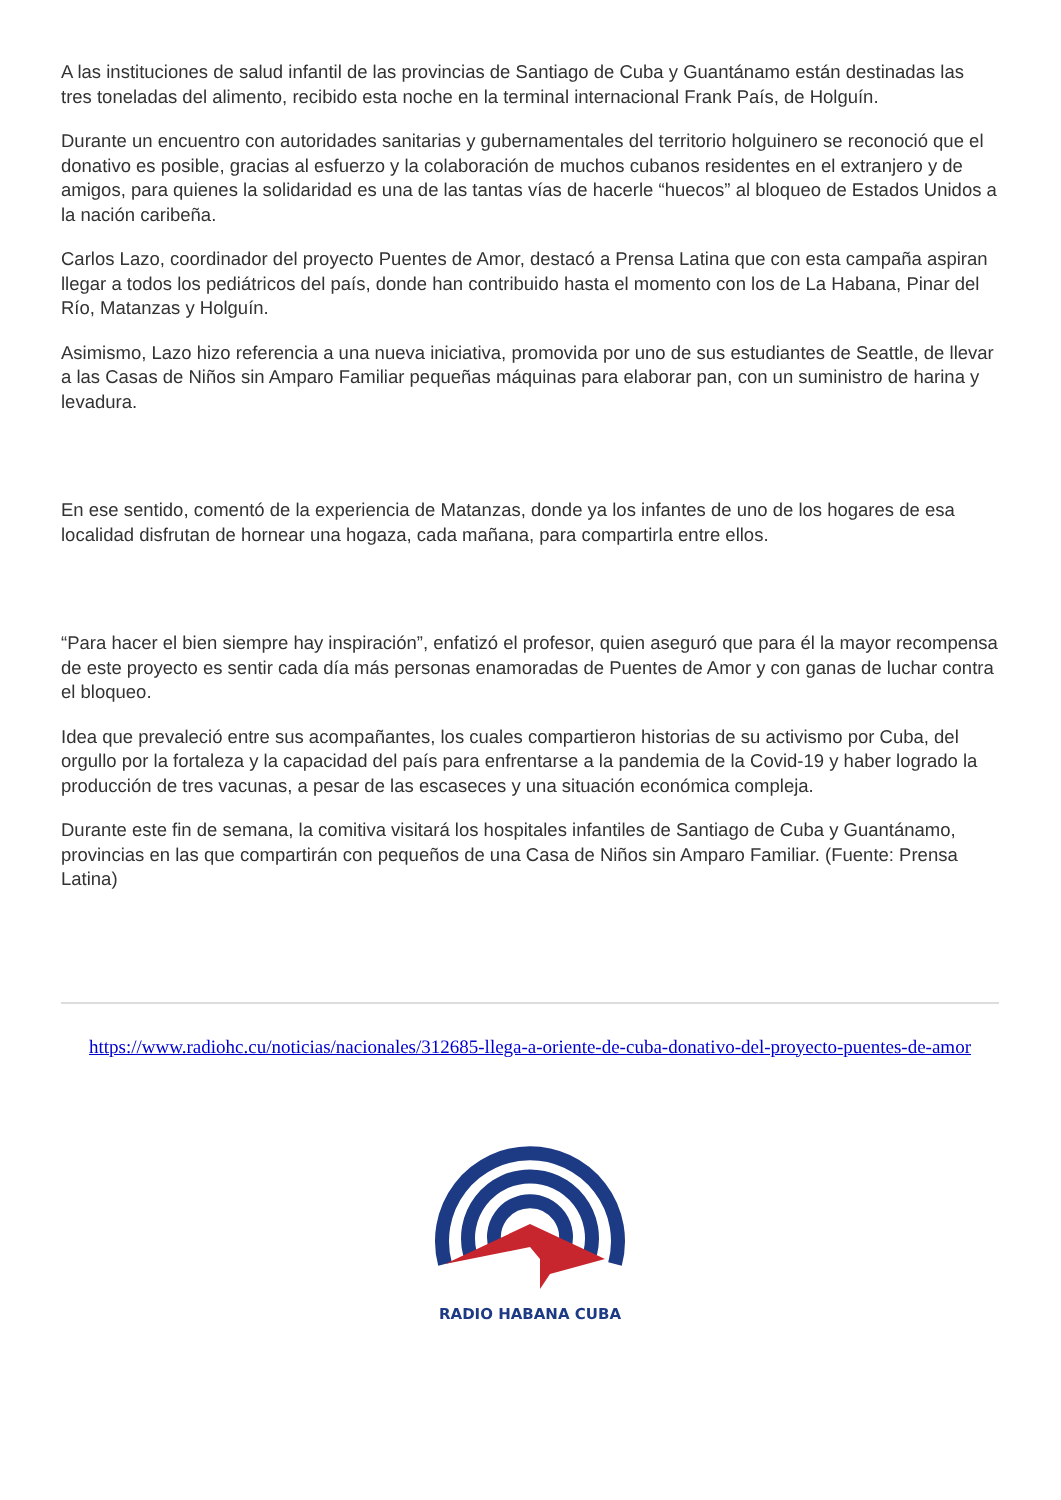A las instituciones de salud infantil de las provincias de Santiago de Cuba y Guantánamo están destinadas las tres toneladas del alimento, recibido esta noche en la terminal internacional Frank País, de Holguín.
Durante un encuentro con autoridades sanitarias y gubernamentales del territorio holguinero se reconoció que el donativo es posible, gracias al esfuerzo y la colaboración de muchos cubanos residentes en el extranjero y de amigos, para quienes la solidaridad es una de las tantas vías de hacerle “huecos” al bloqueo de Estados Unidos a la nación caribeña.
Carlos Lazo, coordinador del proyecto Puentes de Amor, destacó a Prensa Latina que con esta campaña aspiran llegar a todos los pediátricos del país, donde han contribuido hasta el momento con los de La Habana, Pinar del Río, Matanzas y Holguín.
Asimismo, Lazo hizo referencia a una nueva iniciativa, promovida por uno de sus estudiantes de Seattle, de llevar a las Casas de Niños sin Amparo Familiar pequeñas máquinas para elaborar pan, con un suministro de harina y levadura.
En ese sentido, comentó de la experiencia de Matanzas, donde ya los infantes de uno de los hogares de esa localidad disfrutan de hornear una hogaza, cada mañana, para compartirla entre ellos.
“Para hacer el bien siempre hay inspiración”, enfatizó el profesor, quien aseguró que para él la mayor recompensa de este proyecto es sentir cada día más personas enamoradas de Puentes de Amor y con ganas de luchar contra el bloqueo.
Idea que prevaleció entre sus acompañantes, los cuales compartieron historias de su activismo por Cuba, del orgullo por la fortaleza y la capacidad del país para enfrentarse a la pandemia de la Covid-19 y haber logrado la producción de tres vacunas, a pesar de las escaseces y una situación económica compleja.
Durante este fin de semana, la comitiva visitará los hospitales infantiles de Santiago de Cuba y Guantánamo, provincias en las que compartirán con pequeños de una Casa de Niños sin Amparo Familiar. (Fuente: Prensa Latina)
https://www.radiohc.cu/noticias/nacionales/312685-llega-a-oriente-de-cuba-donativo-del-proyecto-puentes-de-amor
RADIO HABANA CUBA